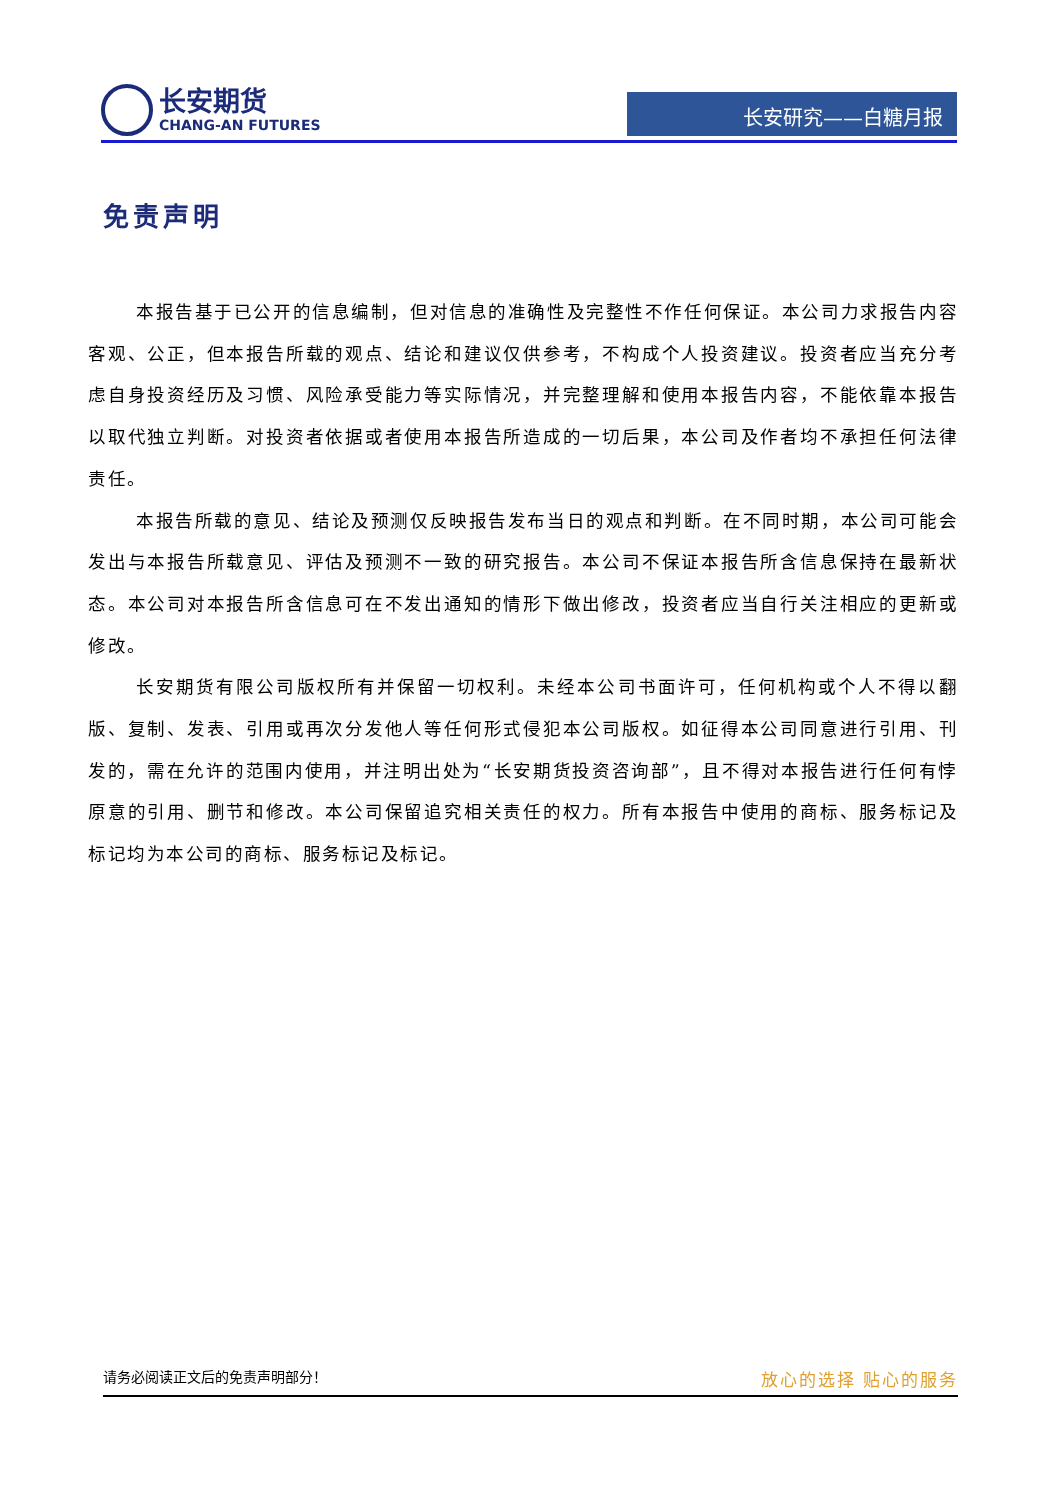长安期货
CHANG-AN FUTURES
长安研究——白糖月报
免责声明
本报告基于已公开的信息编制，但对信息的准确性及完整性不作任何保证。本公司力求报告内容客观、公正，但本报告所载的观点、结论和建议仅供参考，不构成个人投资建议。投资者应当充分考虑自身投资经历及习惯、风险承受能力等实际情况，并完整理解和使用本报告内容，不能依靠本报告以取代独立判断。对投资者依据或者使用本报告所造成的一切后果，本公司及作者均不承担任何法律责任。
本报告所载的意见、结论及预测仅反映报告发布当日的观点和判断。在不同时期，本公司可能会发出与本报告所载意见、评估及预测不一致的研究报告。本公司不保证本报告所含信息保持在最新状态。本公司对本报告所含信息可在不发出通知的情形下做出修改，投资者应当自行关注相应的更新或修改。
长安期货有限公司版权所有并保留一切权利。未经本公司书面许可，任何机构或个人不得以翻版、复制、发表、引用或再次分发他人等任何形式侵犯本公司版权。如征得本公司同意进行引用、刊发的，需在允许的范围内使用，并注明出处为“长安期货投资咨询部”，且不得对本报告进行任何有悖原意的引用、删节和修改。本公司保留追究相关责任的权力。所有本报告中使用的商标、服务标记及标记均为本公司的商标、服务标记及标记。
请务必阅读正文后的免责声明部分！ 放心的选择 贴心的服务